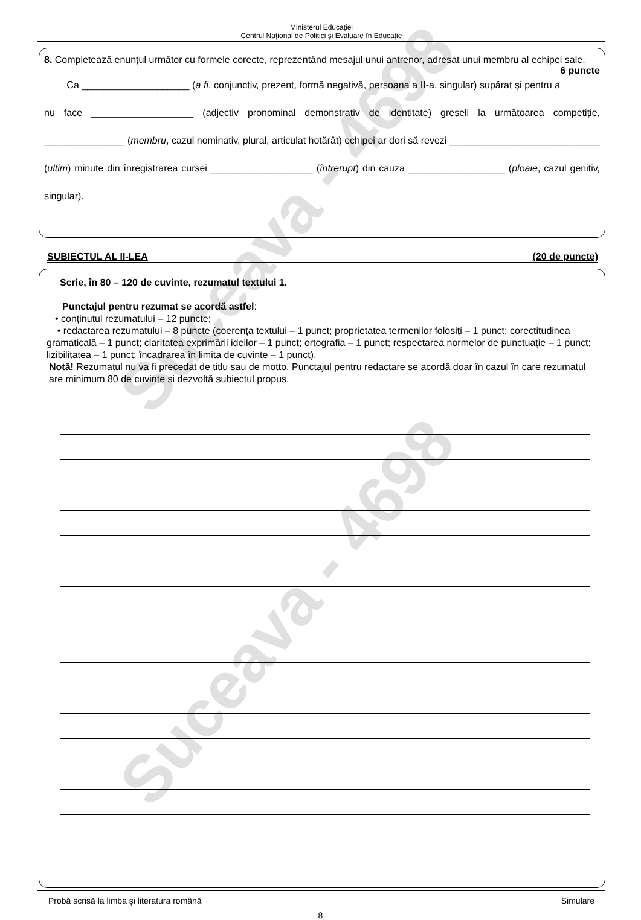Ministerul Educației
Centrul Naţional de Politici și Evaluare în Educație
8. Completează enunțul următor cu formele corecte, reprezentând mesajul unui antrenor, adresat unui membru al echipei sale. 6 puncte
Ca ____________________ (a fi, conjunctiv, prezent, formă negativă, persoana a II-a, singular) supărat și pentru a nu face ___________________ (adjectiv pronominal demonstrativ de identitate) greșeli la următoarea competiție, _______________ (membru, cazul nominativ, plural, articulat hotărât) echipei ar dori să revezi ____________________________ (ultim) minute din înregistrarea cursei ___________________ (întrerupt) din cauza __________________ (ploaie, cazul genitiv, singular).
SUBIECTUL AL II-LEA (20 de puncte)
Scrie, în 80 – 120 de cuvinte, rezumatul textului 1.
Punctajul pentru rezumat se acordă astfel:
• conținutul rezumatului – 12 puncte;
• redactarea rezumatului – 8 puncte (coerența textului – 1 punct; proprietatea termenilor folosiți – 1 punct; corectitudinea gramaticală – 1 punct; claritatea exprimării ideilor – 1 punct; ortografia – 1 punct; respectarea normelor de punctuație – 1 punct; lizibilitatea – 1 punct; încadrarea în limita de cuvinte – 1 punct).
Notă! Rezumatul nu va fi precedat de titlu sau de motto. Punctajul pentru redactare se acordă doar în cazul în care rezumatul are minimum 80 de cuvinte și dezvoltă subiectul propus.
Probă scrisă la limba și literatura română Simulare
8
Suceava - 4698
Suceava - 4698